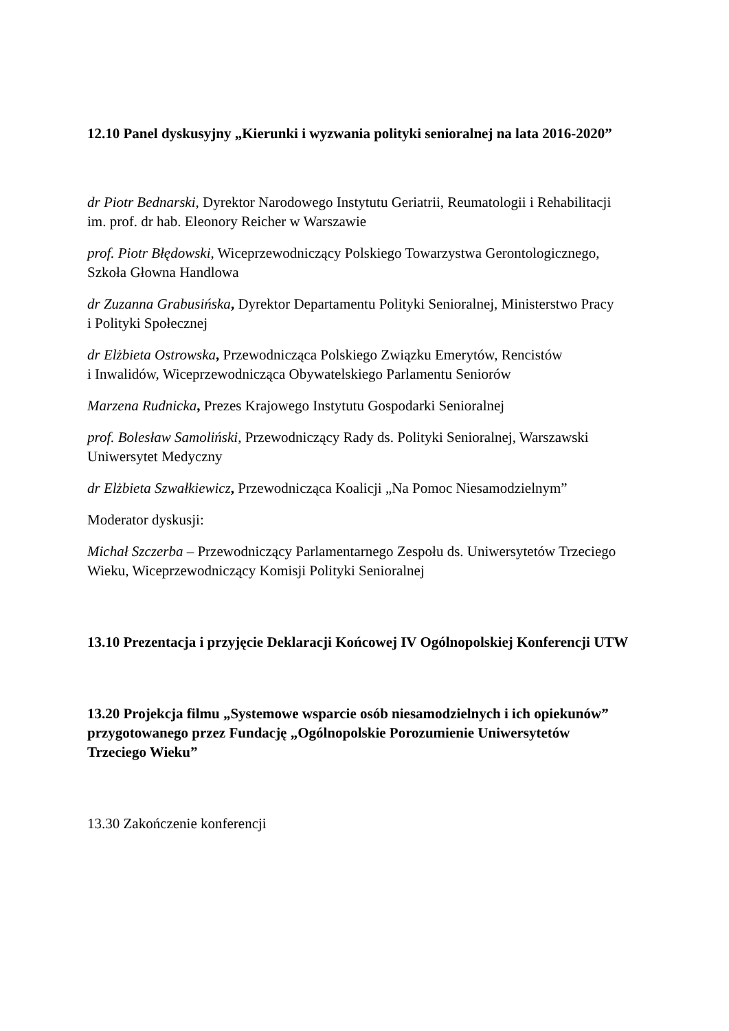12.10 Panel dyskusyjny „Kierunki i wyzwania polityki senioralnej na lata 2016-2020”
dr Piotr Bednarski, Dyrektor Narodowego Instytutu Geriatrii, Reumatologii i Rehabilitacji
im. prof. dr hab. Eleonory Reicher w Warszawie
prof. Piotr Błędowski, Wiceprzewodniczący Polskiego Towarzystwa Gerontologicznego,
Szkoła Głowna Handlowa
dr Zuzanna Grabusińska, Dyrektor Departamentu Polityki Senioralnej, Ministerstwo Pracy
i Polityki Społecznej
dr Elżbieta Ostrowska, Przewodnicząca Polskiego Związku Emerytów, Rencistów
i Inwalidów, Wiceprzewodnicząca Obywatelskiego Parlamentu Seniorów
Marzena Rudnicka, Prezes Krajowego Instytutu Gospodarki Senioralnej
prof. Bolesław Samoliński, Przewodniczący Rady ds. Polityki Senioralnej, Warszawski
Uniwersytet Medyczny
dr Elżbieta Szwałkiewicz, Przewodnicząca Koalicji „Na Pomoc Niesamodzielnym”
Moderator dyskusji:
Michał Szczerba – Przewodniczący Parlamentarnego Zespołu ds. Uniwersytetów Trzeciego
Wieku, Wiceprzewodniczący Komisji Polityki Senioralnej
13.10 Prezentacja i przyjęcie Deklaracji Końcowej IV Ogólnopolskiej Konferencji UTW
13.20 Projekcja filmu „Systemowe wsparcie osób niesamodzielnych i ich opiekunów”
przygotowanego przez Fundację „Ogólnopolskie Porozumienie Uniwersytetów
Trzeciego Wieku”
13.30 Zakończenie konferencji